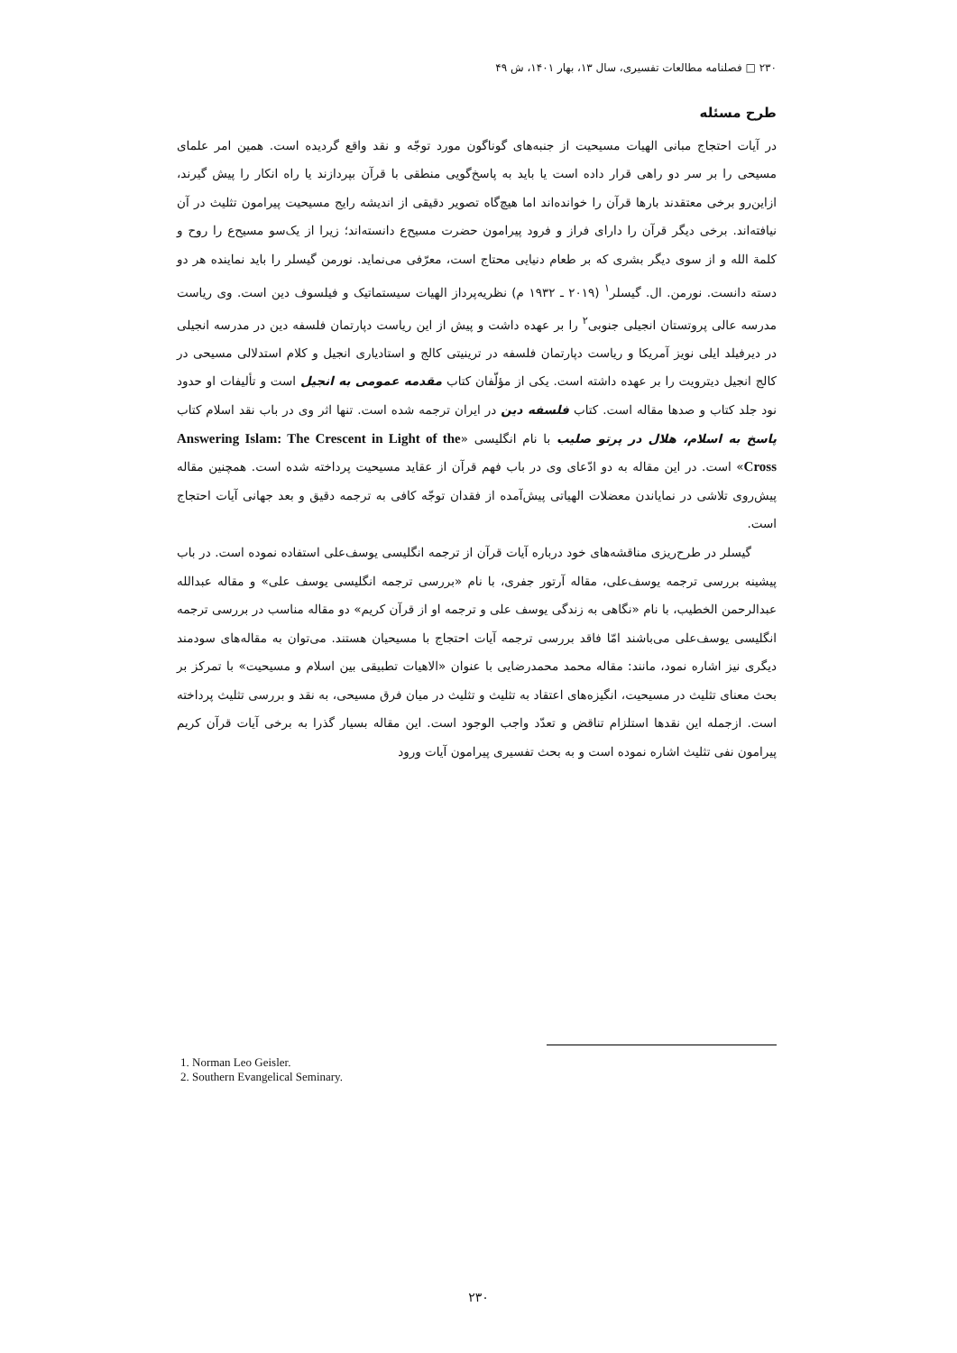۲۳۰ □ فصلنامه مطالعات تفسیری، سال ۱۳، بهار ۱۴۰۱، ش ۴۹
طرح مسئله
در آیات احتجاج مبانی الهیات مسیحیت از جنبه‌های گوناگون مورد توجّه و نقد واقع گردیده است. همین امر علمای مسیحی را بر سر دو راهی قرار داده است یا باید به پاسخ‌گویی منطقی با قرآن بپردازند یا راه انکار را پیش گیرند، ازاین‌رو برخی معتقدند بارها قرآن را خوانده‌اند اما هیچ‌گاه تصویر دقیقی از اندیشه رایج مسیحیت پیرامون تثلیث در آن نیافته‌اند. برخی دیگر قرآن را دارای فراز و فرود پیرامون حضرت مسیح‌ع دانسته‌اند؛ زیرا از یک‌سو مسیح‌ع را روح و کلمة الله و از سوی دیگر بشری که بر طعام دنیایی محتاج است، معرّفی می‌نماید. نورمن گیسلر را باید نماینده هر دو دسته دانست. نورمن. ال. گیسلر<sup>۱</sup> (۲۰۱۹ ـ ۱۹۳۲ م) نظریه‌پرداز الهیات سیستماتیک و فیلسوف دین است. وی ریاست مدرسه عالی پروتستان انجیلی جنوبی<sup>۲</sup> را بر عهده داشت و پیش از این ریاست دپارتمان فلسفه دین در مدرسه انجیلی در دیرفیلد ایلی نویز آمریکا و ریاست دپارتمان فلسفه در ترینیتی کالج و استادیاری انجیل و کلام استدلالی مسیحی در کالج انجیل دیترویت را بر عهده داشته است. یکی از مؤلّفان کتاب مقدمه عمومی به انجیل است و تألیفات او حدود نود جلد کتاب و صدها مقاله است. کتاب فلسفه دین در ایران ترجمه شده است. تنها اثر وی در باب نقد اسلام کتاب پاسخ به اسلام، هلال در پرتو صلیب با نام انگلیسی «Answering Islam: The Crescent in Light of the Cross» است. در این مقاله به دو ادّعای وی در باب فهم قرآن از عقاید مسیحیت پرداخته شده است. همچنین مقاله پیش‌روی تلاشی در نمایاندن معضلات الهیاتی پیش‌آمده از فقدان توجّه کافی به ترجمه دقیق و بعد جهانی آیات احتجاج است.
گیسلر در طرح‌ریزی مناقشه‌های خود درباره آیات قرآن از ترجمه انگلیسی یوسف‌علی استفاده نموده است. در باب پیشینه بررسی ترجمه یوسف‌علی، مقاله آرتور جفری، با نام «بررسی ترجمه انگلیسی یوسف علی» و مقاله عبدالله عبدالرحمن الخطیب، با نام «نگاهی به زندگی یوسف علی و ترجمه او از قرآن کریم» دو مقاله مناسب در بررسی ترجمه انگلیسی یوسف‌علی می‌باشند امّا فاقد بررسی ترجمه آیات احتجاج با مسیحیان هستند. می‌توان به مقاله‌های سودمند دیگری نیز اشاره نمود، مانند: مقاله محمد محمدرضایی با عنوان «الاهیات تطبیقی بین اسلام و مسیحیت» با تمرکز بر بحث معنای تثلیث در مسیحیت، انگیزه‌های اعتقاد به تثلیث و تثلیث در میان فرق مسیحی، به نقد و بررسی تثلیث پرداخته است. ازجمله این نقدها استلزام تناقض و تعدّد واجب الوجود است. این مقاله بسیار گذرا به برخی آیات قرآن کریم پیرامون نفی تثلیث اشاره نموده است و به بحث تفسیری پیرامون آیات ورود
1. Norman Leo Geisler.
2. Southern Evangelical Seminary.
۲۳۰